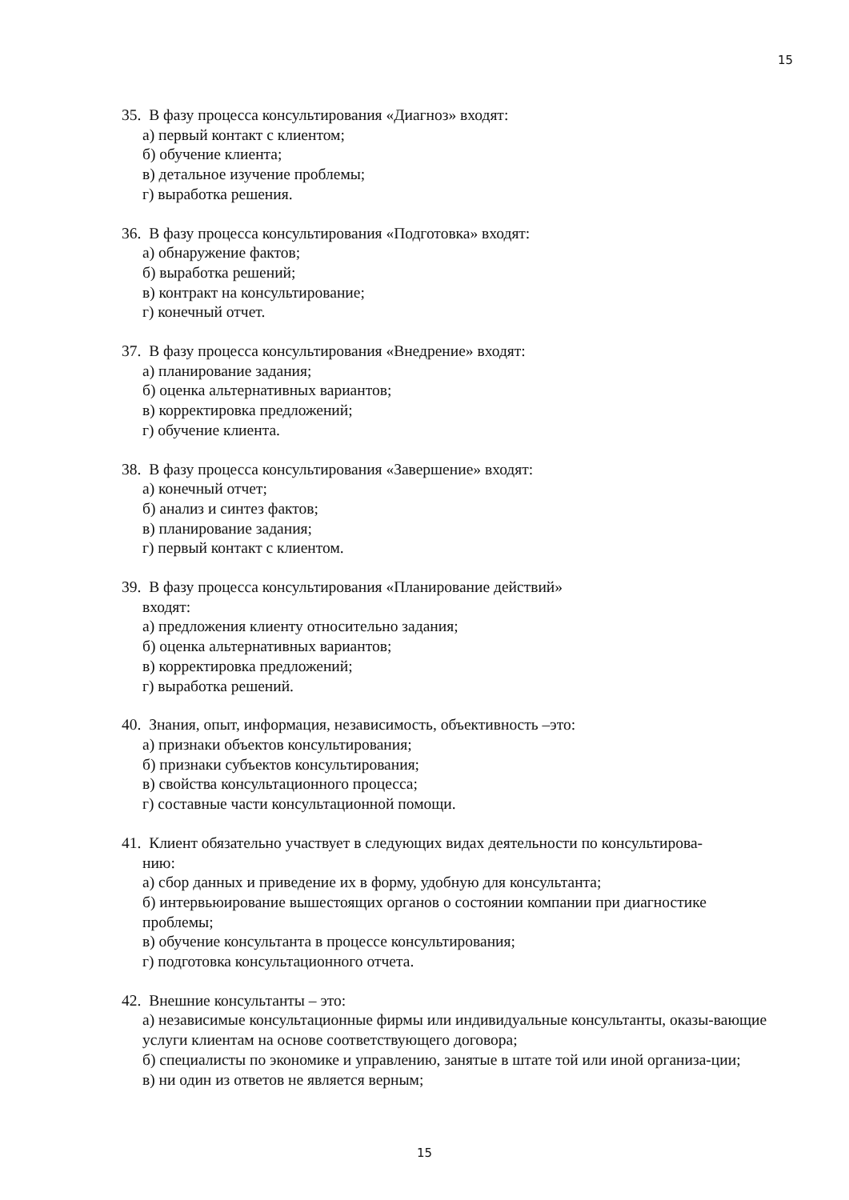15
35. В фазу процесса консультирования «Диагноз» входят:
а) первый контакт с клиентом;
б) обучение клиента;
в) детальное изучение проблемы;
г) выработка решения.
36. В фазу процесса консультирования «Подготовка» входят:
а) обнаружение фактов;
б) выработка решений;
в) контракт на консультирование;
г) конечный отчет.
37. В фазу процесса консультирования «Внедрение» входят:
а) планирование задания;
б) оценка альтернативных вариантов;
в) корректировка предложений;
г) обучение клиента.
38. В фазу процесса консультирования «Завершение» входят:
а) конечный отчет;
б) анализ и синтез фактов;
в) планирование задания;
г) первый контакт с клиентом.
39. В фазу процесса консультирования «Планирование действий»
входят:
а) предложения клиенту относительно задания;
б) оценка альтернативных вариантов;
в) корректировка предложений;
г) выработка решений.
40. Знания, опыт, информация, независимость, объективность –это:
а) признаки объектов консультирования;
б) признаки субъектов консультирования;
в) свойства консультационного процесса;
г) составные части консультационной помощи.
41. Клиент обязательно участвует в следующих видах деятельности по консультирова-
нию:
а) сбор данных и приведение их в форму, удобную для консультанта;
б) интервьюирование вышестоящих органов о состоянии компании при диагностике проблемы;
в) обучение консультанта в процессе консультирования;
г) подготовка консультационного отчета.
42. Внешние консультанты – это:
а) независимые консультационные фирмы или индивидуальные консультанты, оказы-вающие услуги клиентам на основе соответствующего договора;
б) специалисты по экономике и управлению, занятые в штате той или иной организа-ции;
в) ни один из ответов не является верным;
15